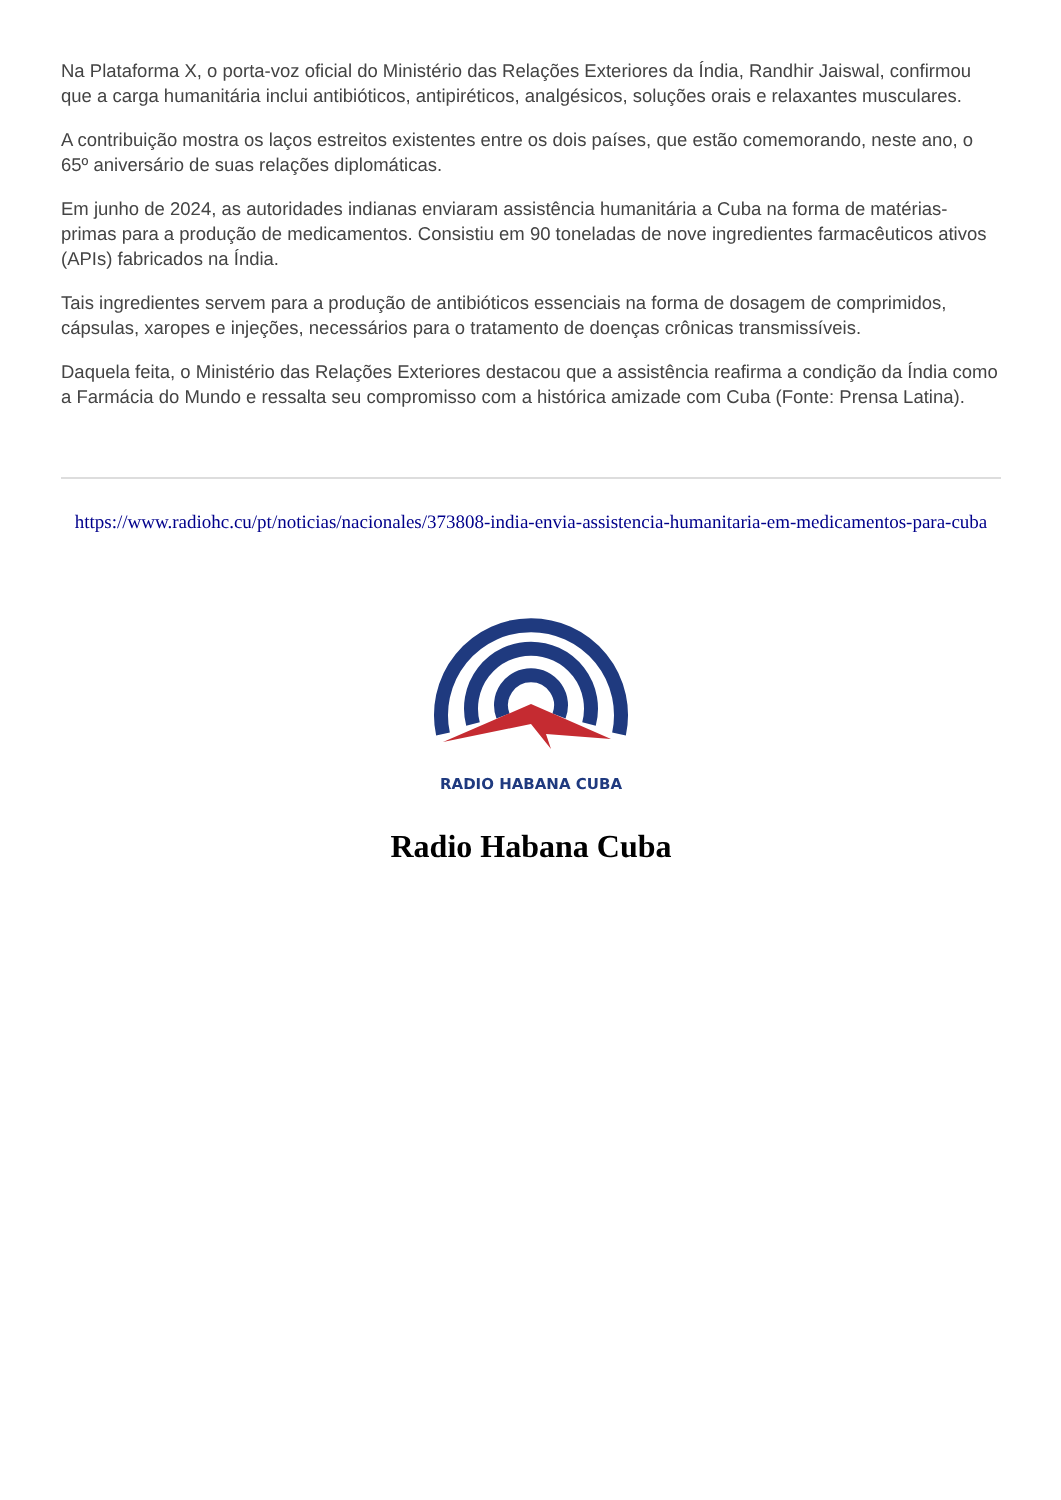Na Plataforma X, o porta-voz oficial do Ministério das Relações Exteriores da Índia, Randhir Jaiswal, confirmou que a carga humanitária inclui antibióticos, antipiréticos, analgésicos, soluções orais e relaxantes musculares.
A contribuição mostra os laços estreitos existentes entre os dois países, que estão comemorando, neste ano, o 65º aniversário de suas relações diplomáticas.
Em junho de 2024, as autoridades indianas enviaram assistência humanitária a Cuba na forma de matérias-primas para a produção de medicamentos. Consistiu em 90 toneladas de nove ingredientes farmacêuticos ativos (APIs) fabricados na Índia.
Tais ingredientes servem para a produção de antibióticos essenciais na forma de dosagem de comprimidos, cápsulas, xaropes e injeções, necessários para o tratamento de doenças crônicas transmissíveis.
Daquela feita, o Ministério das Relações Exteriores destacou que a assistência reafirma a condição da Índia como a Farmácia do Mundo e ressalta seu compromisso com a histórica amizade com Cuba (Fonte: Prensa Latina).
https://www.radiohc.cu/pt/noticias/nacionales/373808-india-envia-assistencia-humanitaria-em-medicamentos-para-cuba
RADIO HABANA CUBA
Radio Habana Cuba